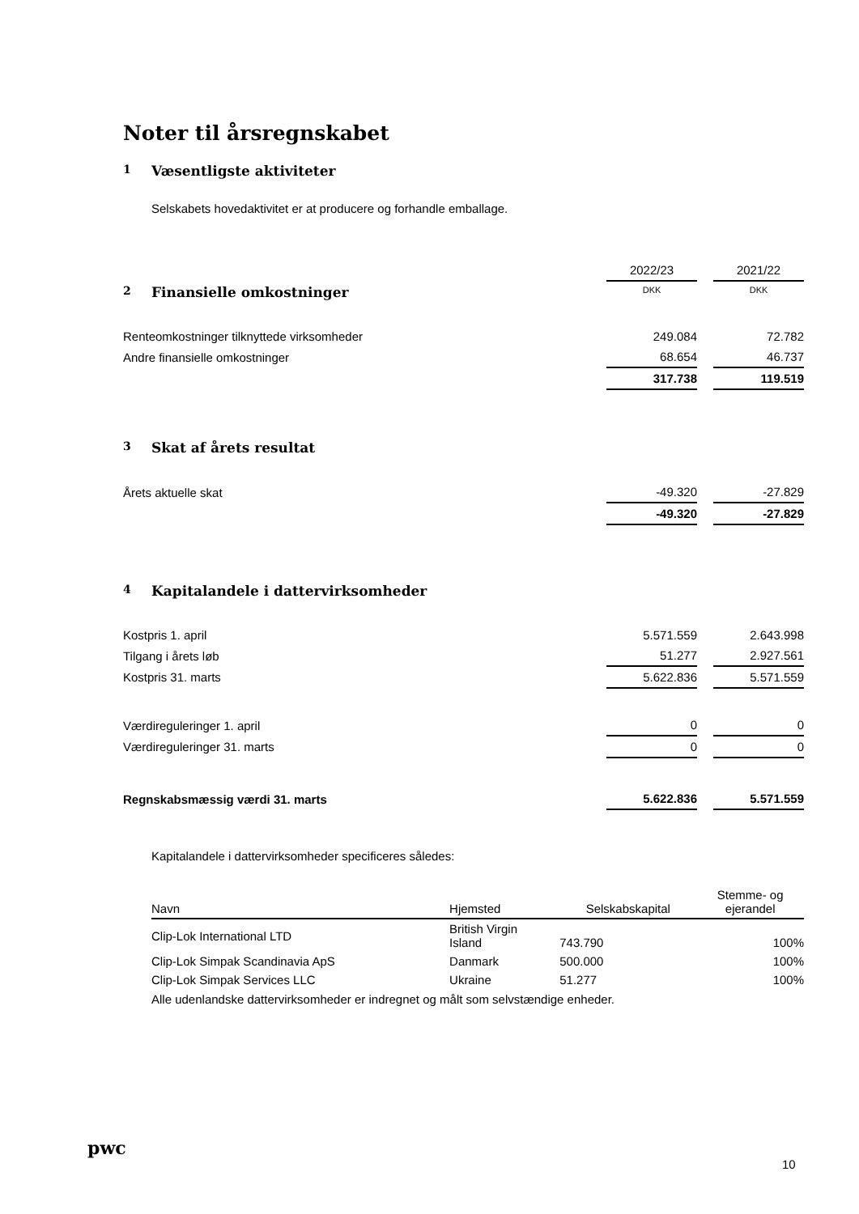Noter til årsregnskabet
1 Væsentligste aktiviteter
Selskabets hovedaktivitet er at producere og forhandle emballage.
| | 2022/23 | | 2021/22 |
| 2 Finansielle omkostninger | DKK | | DKK |
| Renteomkostninger tilknyttede virksomheder | 249.084 | | 72.782 |
| Andre finansielle omkostninger | 68.654 | | 46.737 |
| | 317.738 | | 119.519 |
| 3 Skat af årets resultat | | | |
| Årets aktuelle skat | -49.320 | | -27.829 |
| | -49.320 | | -27.829 |
| 4 Kapitalandele i dattervirksomheder | | | |
| Kostpris 1. april | 5.571.559 | | 2.643.998 |
| Tilgang i årets løb | 51.277 | | 2.927.561 |
| Kostpris 31. marts | 5.622.836 | | 5.571.559 |
| Værdireguleringer 1. april | 0 | | 0 |
| Værdireguleringer 31. marts | 0 | | 0 |
| Regnskabsmæssig værdi 31. marts | 5.622.836 | | 5.571.559 |
Kapitalandele i dattervirksomheder specificeres således:
| Navn | Hjemsted | Selskabskapital | Stemme- og ejerandel |
| --- | --- | --- | --- |
| Clip-Lok International LTD | British Virgin Island | 743.790 | 100% |
| Clip-Lok Simpak Scandinavia ApS | Danmark | 500.000 | 100% |
| Clip-Lok Simpak Services LLC | Ukraine | 51.277 | 100% |
Alle udenlandske dattervirksomheder er indregnet og målt som selvstændige enheder.
pwc
10